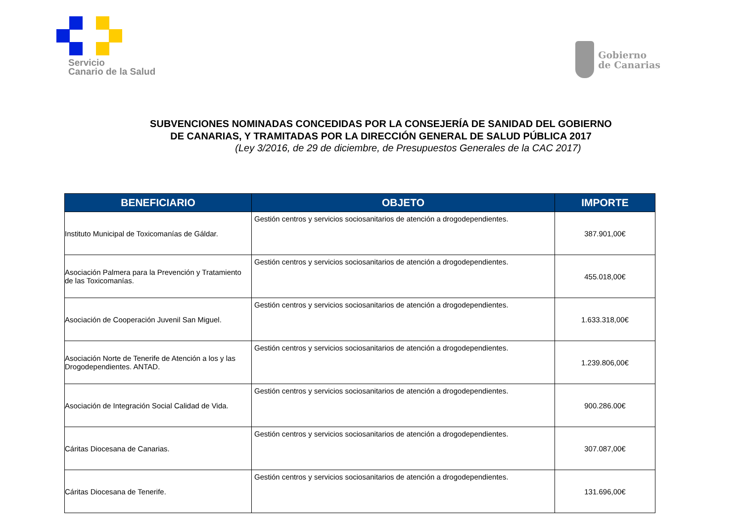Servicio
Canario de la Salud
Gobierno
de Canarias
SUBVENCIONES NOMINADAS CONCEDIDAS POR LA CONSEJERÍA DE SANIDAD DEL GOBIERNO DE CANARIAS, Y TRAMITADAS POR LA DIRECCIÓN GENERAL DE SALUD PÚBLICA 2017
(Ley 3/2016, de 29 de diciembre, de Presupuestos Generales de la CAC 2017)
| BENEFICIARIO | OBJETO | IMPORTE |
| --- | --- | --- |
| Instituto Municipal de Toxicomanías de Gáldar. | Gestión centros y servicios sociosanitarios de atención a drogodependientes. | 387.901,00€ |
| Asociación Palmera para la Prevención y Tratamiento de las Toxicomanías. | Gestión centros y servicios sociosanitarios de atención a drogodependientes. | 455.018,00€ |
| Asociación de Cooperación Juvenil San Miguel. | Gestión centros y servicios sociosanitarios de atención a drogodependientes. | 1.633.318,00€ |
| Asociación Norte de Tenerife de Atención a los y las Drogodependientes. ANTAD. | Gestión centros y servicios sociosanitarios de atención a drogodependientes. | 1.239.806,00€ |
| Asociación de Integración Social Calidad de Vida. | Gestión centros y servicios sociosanitarios de atención a drogodependientes. | 900.286.00€ |
| Cáritas Diocesana de Canarias. | Gestión centros y servicios sociosanitarios de atención a drogodependientes. | 307.087,00€ |
| Cáritas Diocesana de Tenerife. | Gestión centros y servicios sociosanitarios de atención a drogodependientes. | 131.696,00€ |